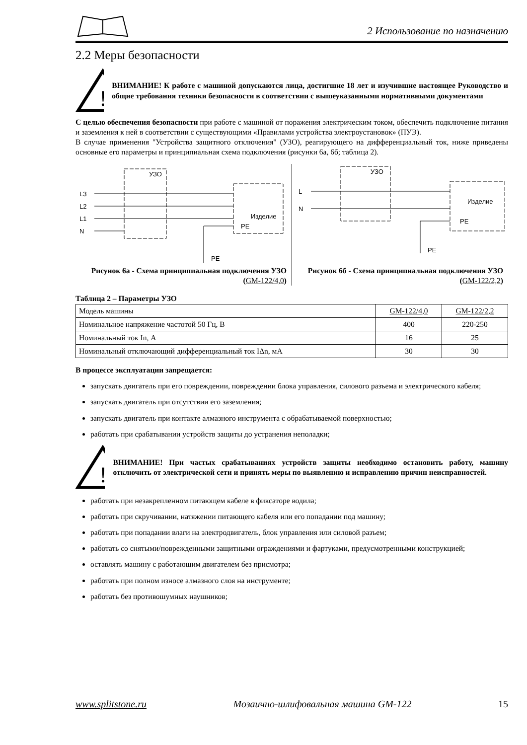2 Использование по назначению
2.2 Меры безопасности
!
ВНИМАНИЕ! К работе с машиной допускаются лица, достигшие 18 лет и изучившие настоящее Руководство и общие требования техники безопасности в соответствии с вышеуказанными нормативными документами
С целью обеспечения безопасности при работе с машиной от поражения электрическим током, обеспечить подключение питания и заземления к ней в соответствии с существующими «Правилами устройства электроустановок» (ПУЭ).
В случае применения "Устройства защитного отключения" (УЗО), реагирующего на дифференциальный ток, ниже приведены основные его параметры и принципиальная схема подключения (рисунки 6а, 6б; таблица 2).
L3
L2
L1
N
УЗО
Изделие
PE
PE
Рисунок 6а - Схема принципиальная подключения УЗО (GM-122/4,0)
L
N
УЗО
Изделие
PE
PE
Рисунок 6б - Схема принципиальная подключения УЗО (GM-122/2,2)
Таблица 2 – Параметры УЗО
| Модель машины | GM-122/4,0 | GM-122/2,2 |
| Номинальное напряжение частотой 50 Гц, В | 400 | 220-250 |
| Номинальный ток In, А | 16 | 25 |
| Номинальный отключающий дифференциальный ток IΔn, мА | 30 | 30 |
В процессе эксплуатации запрещается:
запускать двигатель при его повреждении, повреждении блока управления, силового разъема и электрического кабеля;
запускать двигатель при отсутствии его заземления;
запускать двигатель при контакте алмазного инструмента с обрабатываемой поверхностью;
работать при срабатывании устройств защиты до устранения неполадки;
!
ВНИМАНИЕ! При частых срабатываниях устройств защиты необходимо остановить работу, машину отключить от электрической сети и принять меры по выявлению и исправлению причин неисправностей.
работать при незакрепленном питающем кабеле в фиксаторе водила;
работать при скручивании, натяжении питающего кабеля или его попадании под машину;
работать при попадании влаги на электродвигатель, блок управления или силовой разъем;
работать со снятыми/поврежденными защитными ограждениями и фартуками, предусмотренными конструкцией;
оставлять машину с работающим двигателем без присмотра;
работать при полном износе алмазного слоя на инструменте;
работать без противошумных наушников;
www.splitstone.ru Мозаично-шлифовальная машина GM-122 15